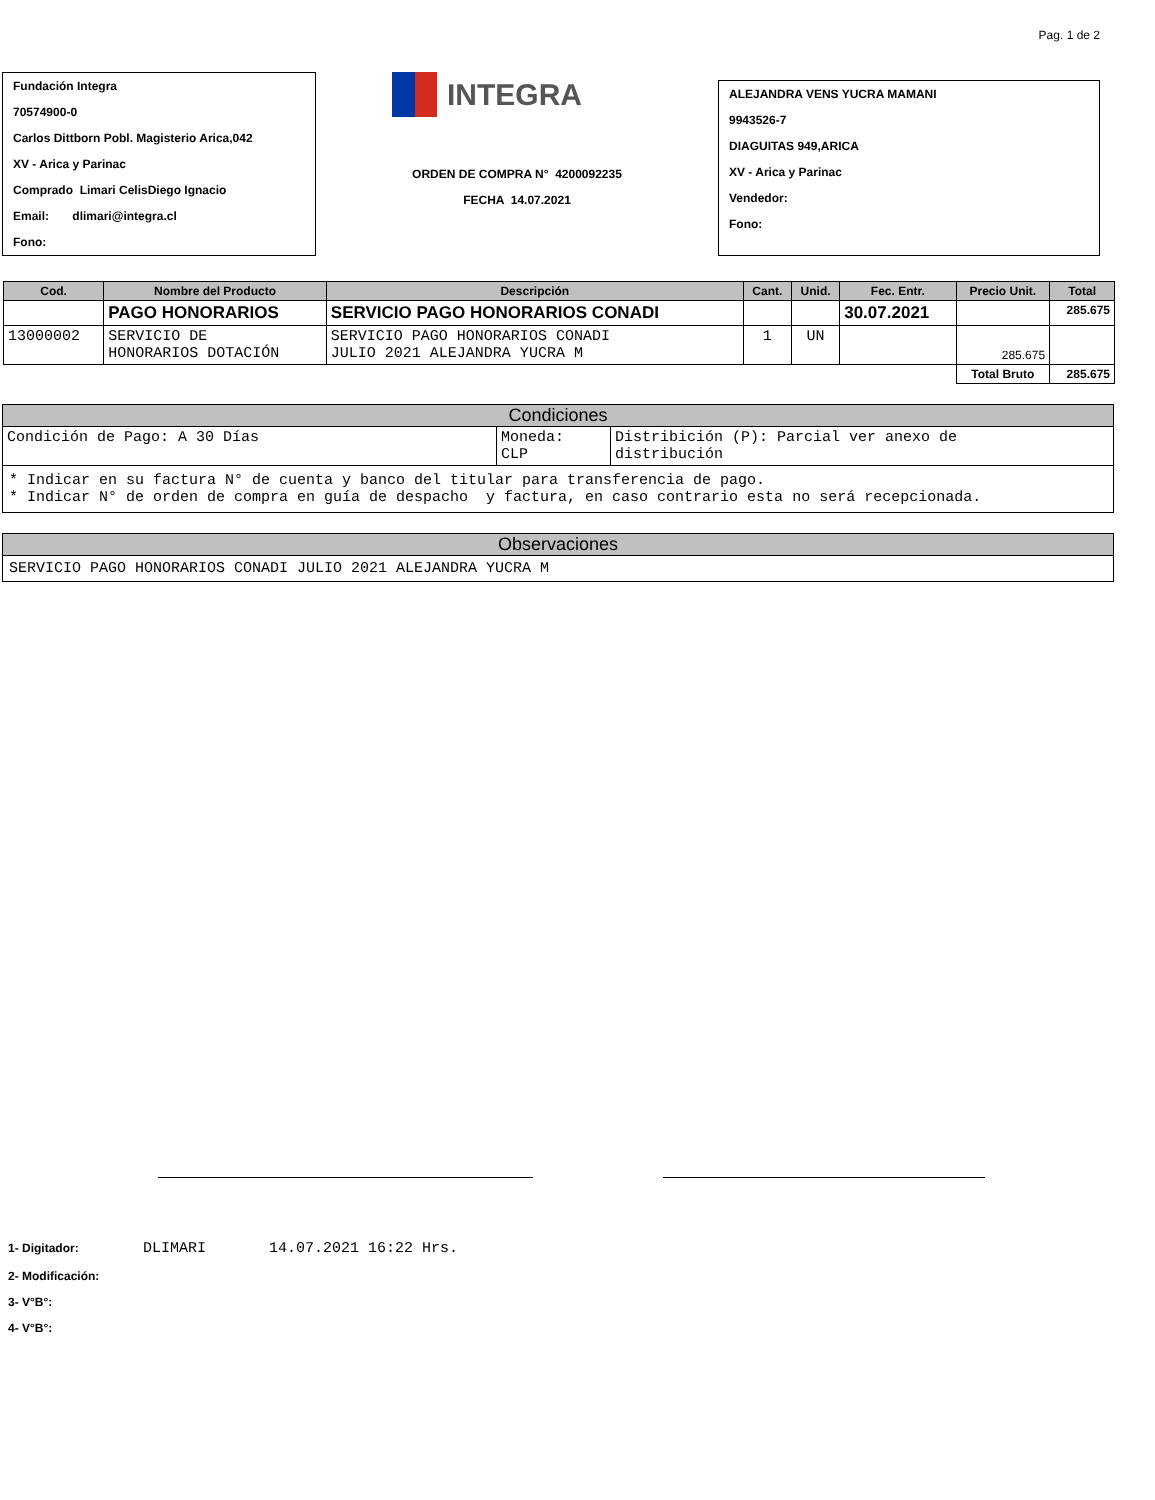Pag. 1 de 2
Fundación Integra
70574900-0
Carlos Dittborn Pobl. Magisterio Arica,042
XV - Arica y Parinac
Comprado Limari CelisDiego Ignacio
Email: dlimari@integra.cl
Fono:
INTEGRA
ORDEN DE COMPRA N° 4200092235
FECHA 14.07.2021
ALEJANDRA VENS YUCRA MAMANI
9943526-7
DIAGUITAS 949,ARICA
XV - Arica y Parinac
Vendedor:
Fono:
| Cod. | Nombre del Producto | Descripción | Cant. | Unid. | Fec. Entr. | Precio Unit. | Total |
| --- | --- | --- | --- | --- | --- | --- | --- |
| | PAGO HONORARIOS | SERVICIO PAGO HONORARIOS CONADI | | | 30.07.2021 | | 285.675 |
| 13000002 | SERVICIO DE HONORARIOS DOTACIÓN | SERVICIO PAGO HONORARIOS CONADI JULIO 2021 ALEJANDRA YUCRA M | 1 | UN | | 285.675 | |
| | | | | | | Total Bruto | 285.675 |
Condiciones
| Condición de Pago: A 30 Días | Moneda: CLP | Distribición (P): Parcial ver anexo de distribución |
* Indicar en su factura N° de cuenta y banco del titular para transferencia de pago.
* Indicar N° de orden de compra en guía de despacho y factura, en caso contrario esta no será recepcionada.
Observaciones
SERVICIO PAGO HONORARIOS CONADI JULIO 2021 ALEJANDRA YUCRA M
1- Digitador: DLIMARI 14.07.2021 16:22 Hrs.
2- Modificación:
3- V°B°:
4- V°B°: